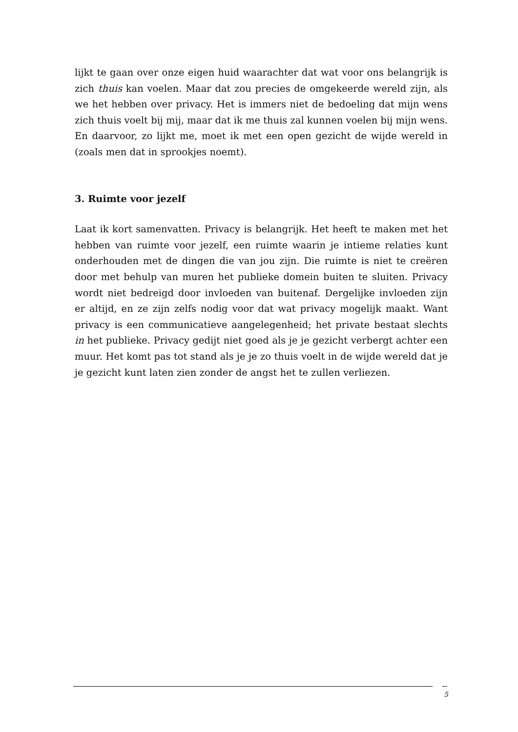lijkt te gaan over onze eigen huid waarachter dat wat voor ons belangrijk is zich thuis kan voelen. Maar dat zou precies de omgekeerde wereld zijn, als we het hebben over privacy. Het is immers niet de bedoeling dat mijn wens zich thuis voelt bij mij, maar dat ik me thuis zal kunnen voelen bij mijn wens. En daarvoor, zo lijkt me, moet ik met een open gezicht de wijde wereld in (zoals men dat in sprookjes noemt).
3. Ruimte voor jezelf
Laat ik kort samenvatten. Privacy is belangrijk. Het heeft te maken met het hebben van ruimte voor jezelf, een ruimte waarin je intieme relaties kunt onderhouden met de dingen die van jou zijn. Die ruimte is niet te creëren door met behulp van muren het publieke domein buiten te sluiten. Privacy wordt niet bedreigd door invloeden van buitenaf. Dergelijke invloeden zijn er altijd, en ze zijn zelfs nodig voor dat wat privacy mogelijk maakt. Want privacy is een communicatieve aangelegenheid; het private bestaat slechts in het publieke. Privacy gedijt niet goed als je je gezicht verbergt achter een muur. Het komt pas tot stand als je je zo thuis voelt in de wijde wereld dat je je gezicht kunt laten zien zonder de angst het te zullen verliezen.
5